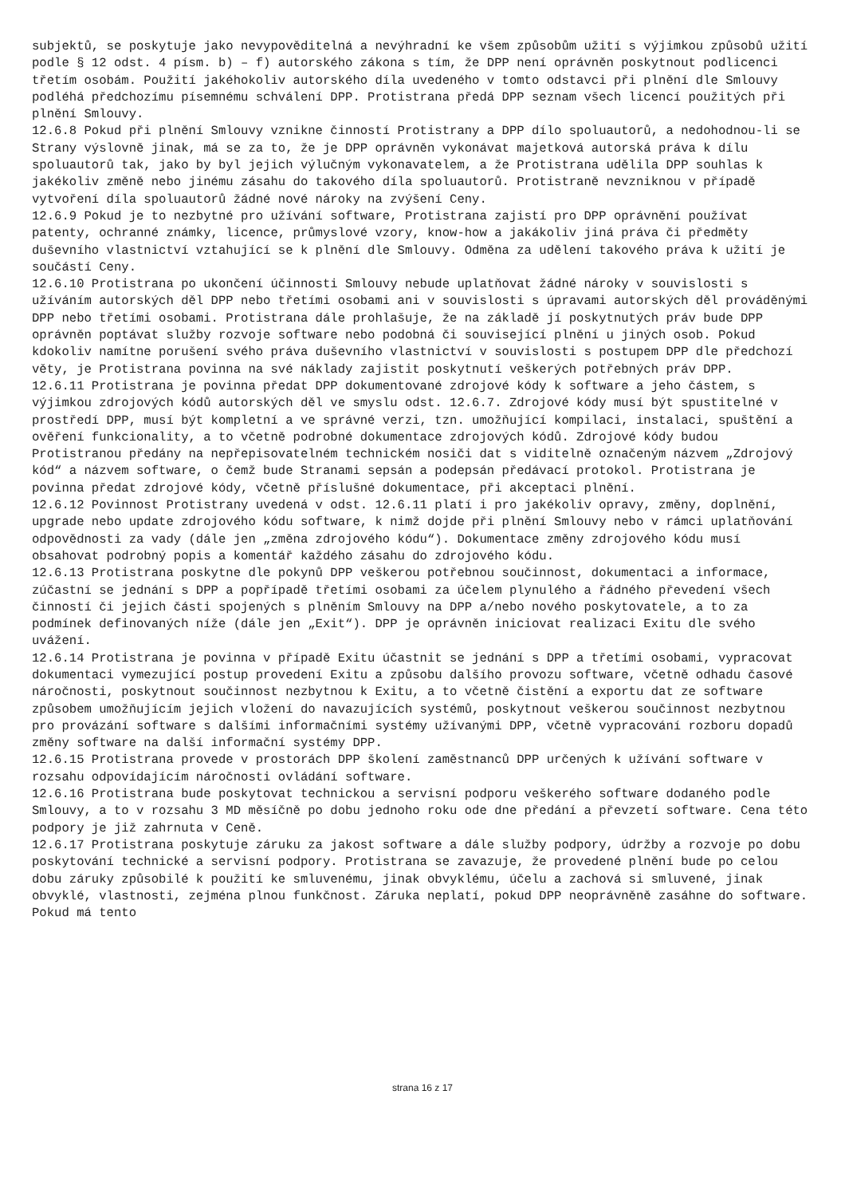subjektů, se poskytuje jako nevypověditelná a nevýhradní ke všem způsobům užití s výjimkou způsobů užití podle § 12 odst. 4 písm. b) – f) autorského zákona s tím, že DPP není oprávněn poskytnout podlicenci třetím osobám. Použití jakéhokoliv autorského díla uvedeného v tomto odstavci při plnění dle Smlouvy podléhá předchozímu písemnému schválení DPP. Protistrana předá DPP seznam všech licencí použitých při plnění Smlouvy.
12.6.8 Pokud při plnění Smlouvy vznikne činností Protistrany a DPP dílo spoluautorů, a nedohodnou-li se Strany výslovně jinak, má se za to, že je DPP oprávněn vykonávat majetková autorská práva k dílu spoluautorů tak, jako by byl jejich výlučným vykonavatelem, a že Protistrana udělila DPP souhlas k jakékoliv změně nebo jinému zásahu do takového díla spoluautorů. Protistraně nevzniknou v případě vytvoření díla spoluautorů žádné nové nároky na zvýšení Ceny.
12.6.9 Pokud je to nezbytné pro užívání software, Protistrana zajistí pro DPP oprávnění používat patenty, ochranné známky, licence, průmyslové vzory, know-how a jakákoliv jiná práva či předměty duševního vlastnictví vztahující se k plnění dle Smlouvy. Odměna za udělení takového práva k užití je součástí Ceny.
12.6.10 Protistrana po ukončení účinnosti Smlouvy nebude uplatňovat žádné nároky v souvislosti s užíváním autorských děl DPP nebo třetími osobami ani v souvislosti s úpravami autorských děl prováděnými DPP nebo třetími osobami. Protistrana dále prohlašuje, že na základě jí poskytnutých práv bude DPP oprávněn poptávat služby rozvoje software nebo podobná či související plnění u jiných osob. Pokud kdokoliv namítne porušení svého práva duševního vlastnictví v souvislosti s postupem DPP dle předchozí věty, je Protistrana povinna na své náklady zajistit poskytnutí veškerých potřebných práv DPP.
12.6.11 Protistrana je povinna předat DPP dokumentované zdrojové kódy k software a jeho částem, s výjimkou zdrojových kódů autorských děl ve smyslu odst. 12.6.7. Zdrojové kódy musí být spustitelné v prostředí DPP, musí být kompletní a ve správné verzi, tzn. umožňující kompilaci, instalaci, spuštění a ověření funkcionality, a to včetně podrobné dokumentace zdrojových kódů. Zdrojové kódy budou Protistranou předány na nepřepisovatelném technickém nosiči dat s viditelně označeným názvem „Zdrojový kód“ a názvem software, o čemž bude Stranami sepsán a podepsán předávací protokol. Protistrana je povinna předat zdrojové kódy, včetně příslušné dokumentace, při akceptaci plnění.
12.6.12 Povinnost Protistrany uvedená v odst. 12.6.11 platí i pro jakékoliv opravy, změny, doplnění, upgrade nebo update zdrojového kódu software, k nimž dojde při plnění Smlouvy nebo v rámci uplatňování odpovědnosti za vady (dále jen „změna zdrojového kódu“). Dokumentace změny zdrojového kódu musí obsahovat podrobný popis a komentář každého zásahu do zdrojového kódu.
12.6.13 Protistrana poskytne dle pokynů DPP veškerou potřebnou součinnost, dokumentaci a informace, zúčastní se jednání s DPP a popřípadě třetími osobami za účelem plynulého a řádného převedení všech činností či jejich části spojených s plněním Smlouvy na DPP a/nebo nového poskytovatele, a to za podmínek definovaných níže (dále jen „Exit“). DPP je oprávněn iniciovat realizaci Exitu dle svého uvážení.
12.6.14 Protistrana je povinna v případě Exitu účastnit se jednání s DPP a třetími osobami, vypracovat dokumentaci vymezující postup provedení Exitu a způsobu dalšího provozu software, včetně odhadu časové náročnosti, poskytnout součinnost nezbytnou k Exitu, a to včetně čistění a exportu dat ze software způsobem umožňujícím jejich vložení do navazujících systémů, poskytnout veškerou součinnost nezbytnou pro provázání software s dalšími informačními systémy užívanými DPP, včetně vypracování rozboru dopadů změny software na další informační systémy DPP.
12.6.15 Protistrana provede v prostorách DPP školení zaměstnanců DPP určených k užívání software v rozsahu odpovídajícím náročnosti ovládání software.
12.6.16 Protistrana bude poskytovat technickou a servisní podporu veškerého software dodaného podle Smlouvy, a to v rozsahu 3 MD měsíčně po dobu jednoho roku ode dne předání a převzetí software. Cena této podpory je již zahrnuta v Ceně.
12.6.17 Protistrana poskytuje záruku za jakost software a dále služby podpory, údržby a rozvoje po dobu poskytování technické a servisní podpory. Protistrana se zavazuje, že provedené plnění bude po celou dobu záruky způsobilé k použití ke smluvenému, jinak obvyklému, účelu a zachová si smluvené, jinak obvyklé, vlastnosti, zejména plnou funkčnost. Záruka neplatí, pokud DPP neoprávněně zasáhne do software. Pokud má tento
strana 16 z 17